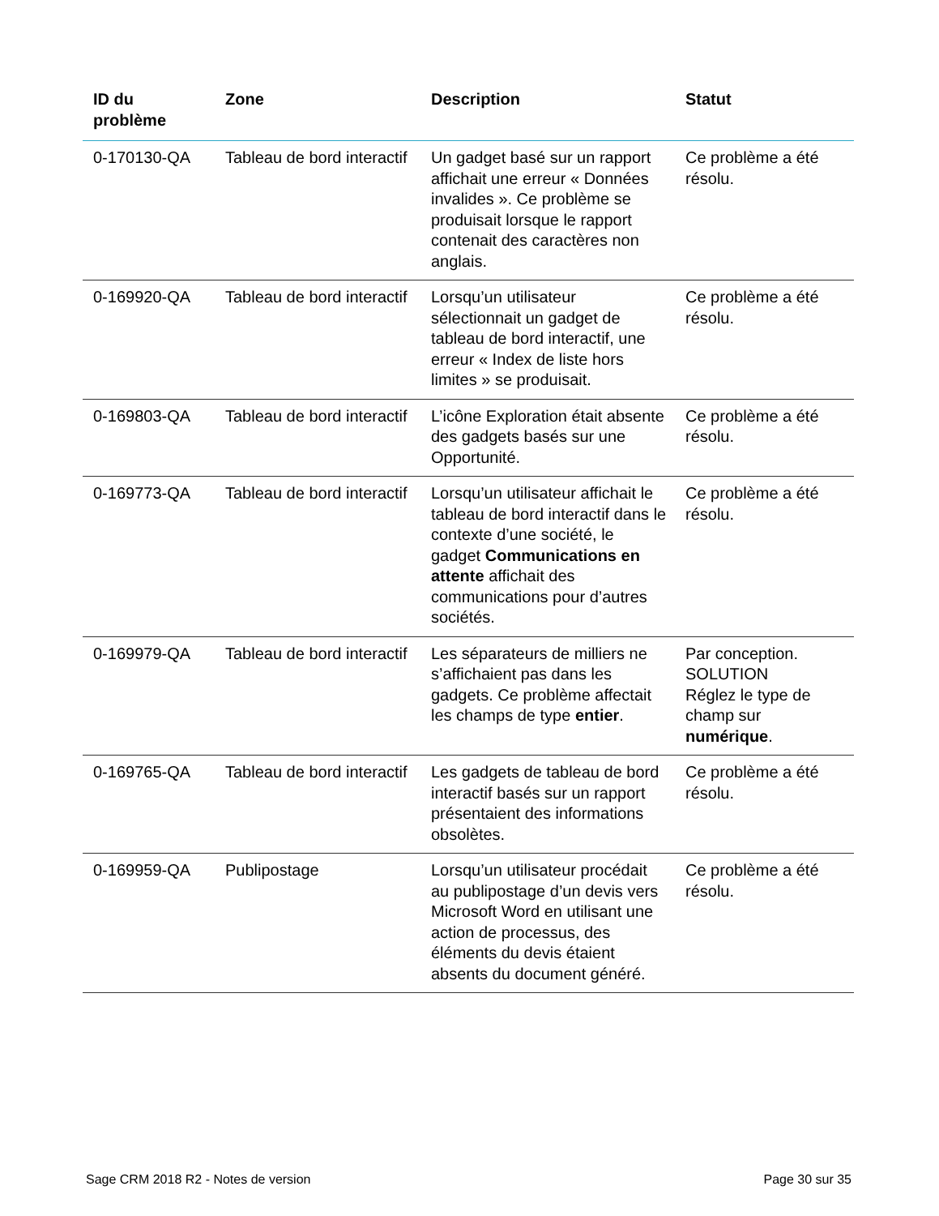| ID du problème | Zone | Description | Statut |
| --- | --- | --- | --- |
| 0-170130-QA | Tableau de bord interactif | Un gadget basé sur un rapport affichait une erreur « Données invalides ». Ce problème se produisait lorsque le rapport contenait des caractères non anglais. | Ce problème a été résolu. |
| 0-169920-QA | Tableau de bord interactif | Lorsqu’un utilisateur sélectionnait un gadget de tableau de bord interactif, une erreur « Index de liste hors limites » se produisait. | Ce problème a été résolu. |
| 0-169803-QA | Tableau de bord interactif | L’icône Exploration était absente des gadgets basés sur une Opportunité. | Ce problème a été résolu. |
| 0-169773-QA | Tableau de bord interactif | Lorsqu’un utilisateur affichait le tableau de bord interactif dans le contexte d’une société, le gadget Communications en attente affichait des communications pour d’autres sociétés. | Ce problème a été résolu. |
| 0-169979-QA | Tableau de bord interactif | Les séparateurs de milliers ne s’affichaient pas dans les gadgets. Ce problème affectait les champs de type entier . | Par conception. SOLUTION Réglez le type de champ sur numérique . |
| 0-169765-QA | Tableau de bord interactif | Les gadgets de tableau de bord interactif basés sur un rapport présentaient des informations obsolètes. | Ce problème a été résolu. |
| 0-169959-QA | Publipostage | Lorsqu’un utilisateur procédait au publipostage d’un devis vers Microsoft Word en utilisant une action de processus, des éléments du devis étaient absents du document généré. | Ce problème a été résolu. |
Sage CRM 2018 R2 - Notes de version Page 30 sur 35